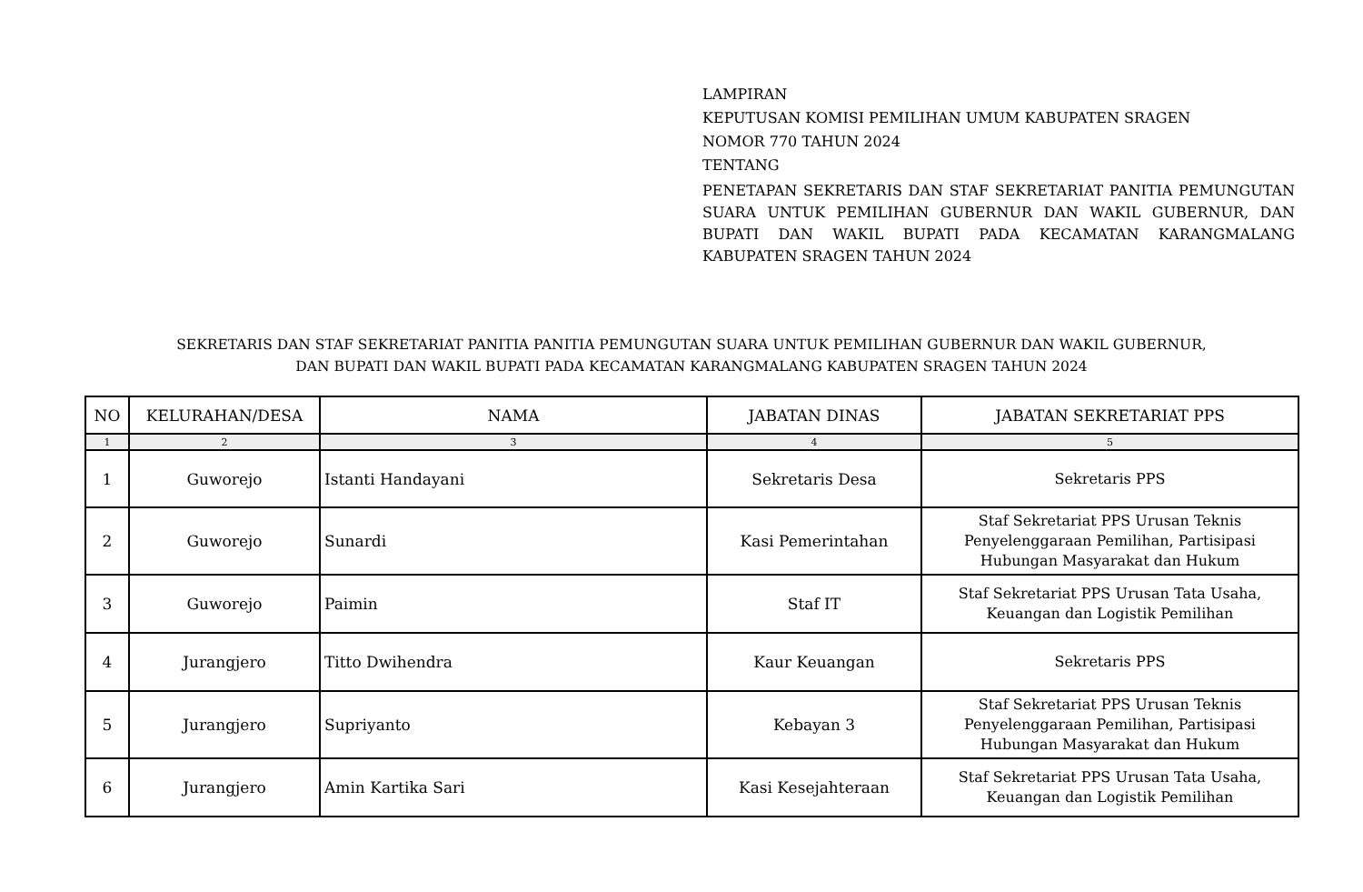LAMPIRAN
KEPUTUSAN KOMISI PEMILIHAN UMUM KABUPATEN SRAGEN
NOMOR 770 TAHUN 2024
TENTANG
PENETAPAN SEKRETARIS DAN STAF SEKRETARIAT PANITIA PEMUNGUTAN SUARA UNTUK PEMILIHAN GUBERNUR DAN WAKIL GUBERNUR, DAN BUPATI DAN WAKIL BUPATI PADA KECAMATAN KARANGMALANG KABUPATEN SRAGEN TAHUN 2024
SEKRETARIS DAN STAF SEKRETARIAT PANITIA PANITIA PEMUNGUTAN SUARA UNTUK PEMILIHAN GUBERNUR DAN WAKIL GUBERNUR,
DAN BUPATI DAN WAKIL BUPATI PADA KECAMATAN KARANGMALANG KABUPATEN SRAGEN TAHUN 2024
| NO | KELURAHAN/DESA | NAMA | JABATAN DINAS | JABATAN SEKRETARIAT PPS |
| --- | --- | --- | --- | --- |
| 1 | 2 | 3 | 4 | 5 |
| 1 | Guworejo | Istanti Handayani | Sekretaris Desa | Sekretaris PPS |
| 2 | Guworejo | Sunardi | Kasi Pemerintahan | Staf Sekretariat PPS Urusan Teknis Penyelenggaraan Pemilihan, Partisipasi Hubungan Masyarakat dan Hukum |
| 3 | Guworejo | Paimin | Staf IT | Staf Sekretariat PPS Urusan Tata Usaha, Keuangan dan Logistik Pemilihan |
| 4 | Jurangjero | Titto Dwihendra | Kaur Keuangan | Sekretaris PPS |
| 5 | Jurangjero | Supriyanto | Kebayan 3 | Staf Sekretariat PPS Urusan Teknis Penyelenggaraan Pemilihan, Partisipasi Hubungan Masyarakat dan Hukum |
| 6 | Jurangjero | Amin Kartika Sari | Kasi Kesejahteraan | Staf Sekretariat PPS Urusan Tata Usaha, Keuangan dan Logistik Pemilihan |